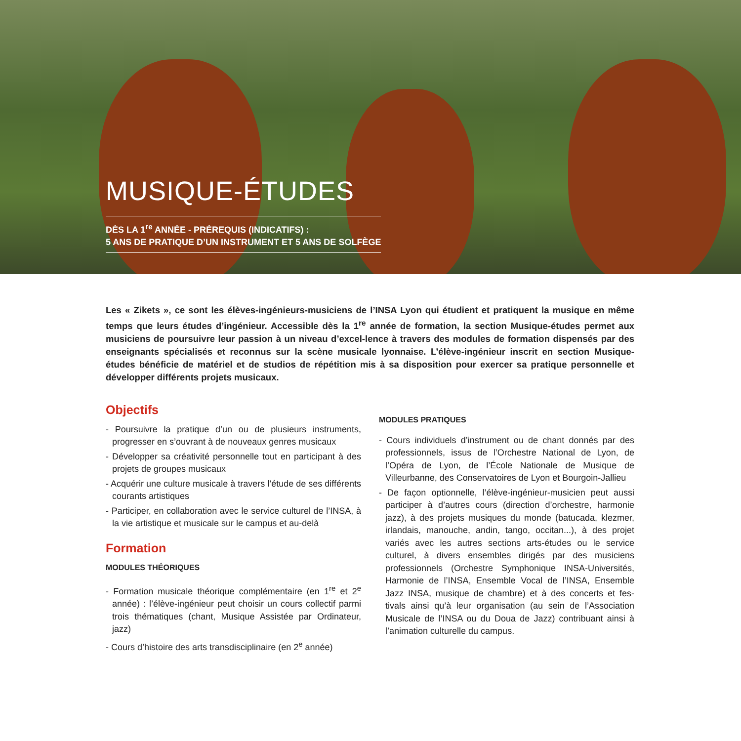MUSIQUE-ÉTUDES
DÈS LA 1<sup>re</sup> ANNÉE - PRÉREQUIS (INDICATIFS) :
5 ANS DE PRATIQUE D’UN INSTRUMENT ET 5 ANS DE SOLFÈGE
Les « Zikets », ce sont les élèves-ingénieurs-musiciens de l’INSA Lyon qui étudient et pratiquent la musique en même temps que leurs études d’ingénieur. Accessible dès la 1<sup>re</sup> année de formation, la section Musique-études permet aux musiciens de poursuivre leur passion à un niveau d’excel-lence à travers des modules de formation dispensés par des enseignants spécialisés et reconnus sur la scène musicale lyonnaise. L’élève-ingénieur inscrit en section Musique-études bénéficie de matériel et de studios de répétition mis à sa disposition pour exercer sa pratique personnelle et développer différents projets musicaux.
Objectifs
- Poursuivre la pratique d’un ou de plusieurs instruments, progresser en s’ouvrant à de nouveaux genres musicaux
- Développer sa créativité personnelle tout en participant à des projets de groupes musicaux
- Acquérir une culture musicale à travers l’étude de ses différents courants artistiques
- Participer, en collaboration avec le service culturel de l’INSA, à la vie artistique et musicale sur le campus et au-delà
Formation
MODULES THÉORIQUES
- Formation musicale théorique complémentaire (en 1<sup>re</sup> et 2<sup>e</sup> année) : l’élève-ingénieur peut choisir un cours collectif parmi trois thématiques (chant, Musique Assistée par Ordinateur, jazz)
- Cours d’histoire des arts transdisciplinaire (en 2<sup>e</sup> année)
MODULES PRATIQUES
- Cours individuels d’instrument ou de chant donnés par des professionnels, issus de l’Orchestre National de Lyon, de l’Opéra de Lyon, de l’École Nationale de Musique de Villeurbanne, des Conservatoires de Lyon et Bourgoin-Jallieu
- De façon optionnelle, l’élève-ingénieur-musicien peut aussi participer à d’autres cours (direction d’orchestre, harmonie jazz), à des projets musiques du monde (batucada, klezmer, irlandais, manouche, andin, tango, occitan...), à des projet variés avec les autres sections arts-études ou le service culturel, à divers ensembles dirigés par des musiciens professionnels (Orchestre Symphonique INSA-Universités, Harmonie de l’INSA, Ensemble Vocal de l’INSA, Ensemble Jazz INSA, musique de chambre) et à des concerts et fes-tivals ainsi qu’à leur organisation (au sein de l’Association Musicale de l’INSA ou du Doua de Jazz) contribuant ainsi à l’animation culturelle du campus.